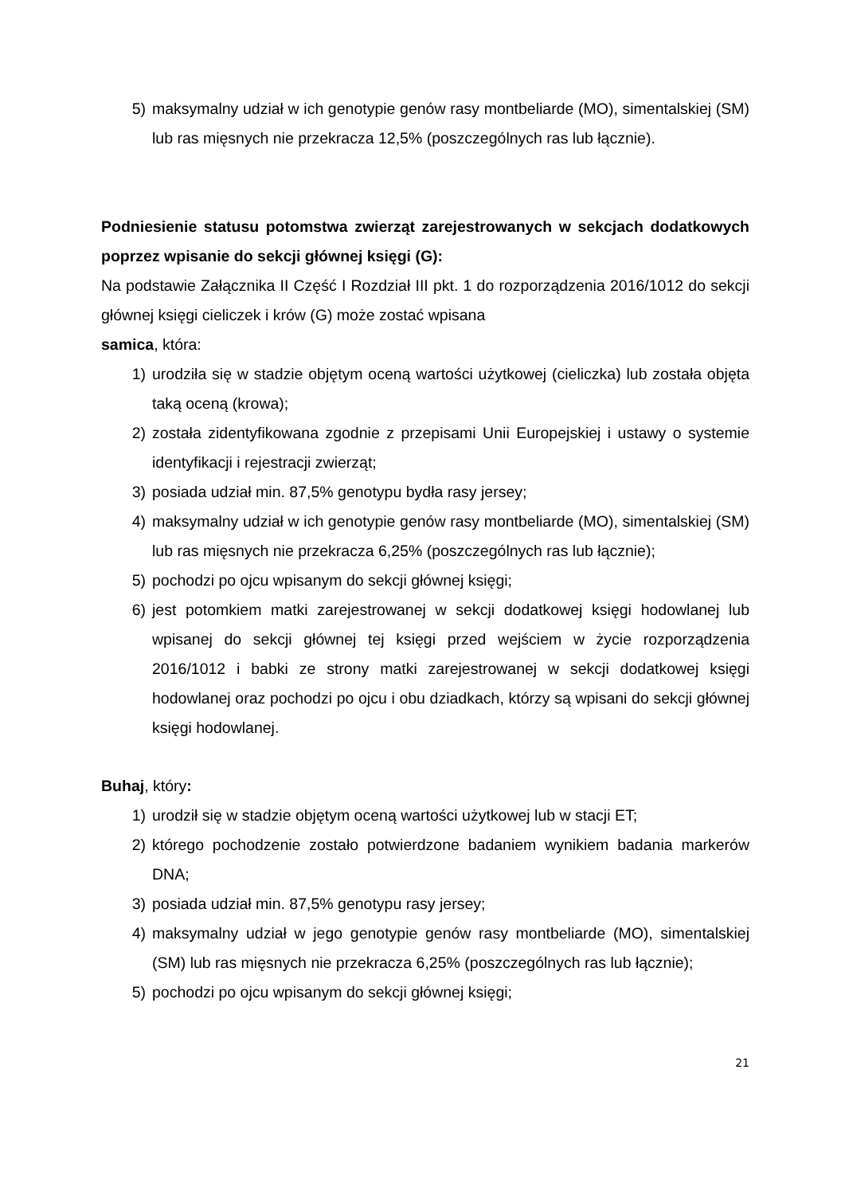5) maksymalny udział w ich genotypie genów rasy montbeliarde (MO), simentalskiej (SM) lub ras mięsnych nie przekracza 12,5% (poszczególnych ras lub łącznie).
Podniesienie statusu potomstwa zwierząt zarejestrowanych w sekcjach dodatkowych poprzez wpisanie do sekcji głównej księgi (G):
Na podstawie Załącznika II Część I Rozdział III pkt. 1 do rozporządzenia 2016/1012 do sekcji głównej księgi cieliczek i krów (G) może zostać wpisana
samica, która:
1) urodziła się w stadzie objętym oceną wartości użytkowej (cieliczka) lub została objęta taką oceną (krowa);
2) została zidentyfikowana zgodnie z przepisami Unii Europejskiej i ustawy o systemie identyfikacji i rejestracji zwierząt;
3) posiada udział min. 87,5% genotypu bydła rasy jersey;
4) maksymalny udział w ich genotypie genów rasy montbeliarde (MO), simentalskiej (SM) lub ras mięsnych nie przekracza 6,25% (poszczególnych ras lub łącznie);
5) pochodzi po ojcu wpisanym do sekcji głównej księgi;
6) jest potomkiem matki zarejestrowanej w sekcji dodatkowej księgi hodowlanej lub wpisanej do sekcji głównej tej księgi przed wejściem w życie rozporządzenia 2016/1012 i babki ze strony matki zarejestrowanej w sekcji dodatkowej księgi hodowlanej oraz pochodzi po ojcu i obu dziadkach, którzy są wpisani do sekcji głównej księgi hodowlanej.
Buhaj, który:
1) urodził się w stadzie objętym oceną wartości użytkowej lub w stacji ET;
2) którego pochodzenie zostało potwierdzone badaniem wynikiem badania markerów DNA;
3) posiada udział min. 87,5% genotypu rasy jersey;
4) maksymalny udział w jego genotypie genów rasy montbeliarde (MO), simentalskiej (SM) lub ras mięsnych nie przekracza 6,25% (poszczególnych ras lub łącznie);
5) pochodzi po ojcu wpisanym do sekcji głównej księgi;
21